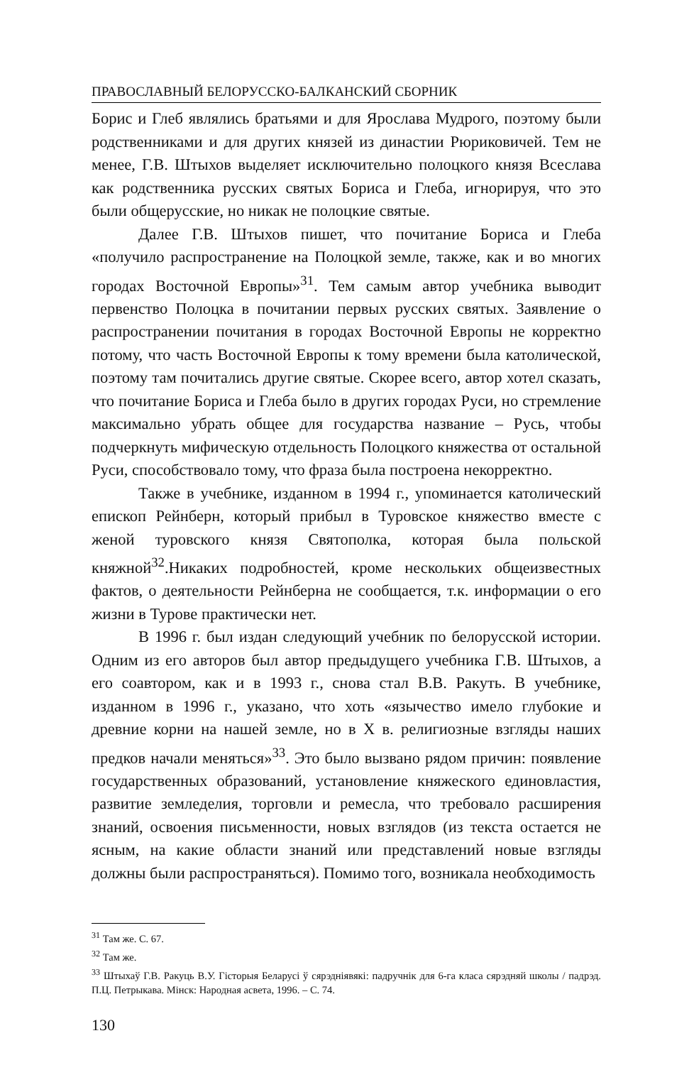ПРАВОСЛАВНЫЙ БЕЛОРУССКО-БАЛКАНСКИЙ СБОРНИК
Борис и Глеб являлись братьями и для Ярослава Мудрого, поэтому были родственниками и для других князей из династии Рюриковичей. Тем не менее, Г.В. Штыхов выделяет исключительно полоцкого князя Всеслава как родственника русских святых Бориса и Глеба, игнорируя, что это были общерусские, но никак не полоцкие святые.
Далее Г.В. Штыхов пишет, что почитание Бориса и Глеба «получило распространение на Полоцкой земле, также, как и во многих городах Восточной Европы»<sup>31</sup>. Тем самым автор учебника выводит первенство Полоцка в почитании первых русских святых. Заявление о распространении почитания в городах Восточной Европы не корректно потому, что часть Восточной Европы к тому времени была католической, поэтому там почитались другие святые. Скорее всего, автор хотел сказать, что почитание Бориса и Глеба было в других городах Руси, но стремление максимально убрать общее для государства название – Русь, чтобы подчеркнуть мифическую отдельность Полоцкого княжества от остальной Руси, способствовало тому, что фраза была построена некорректно.
Также в учебнике, изданном в 1994 г., упоминается католический епископ Рейнберн, который прибыл в Туровское княжество вместе с женой туровского князя Святополка, которая была польской княжной<sup>32</sup>.Никаких подробностей, кроме нескольких общеизвестных фактов, о деятельности Рейнберна не сообщается, т.к. информации о его жизни в Турове практически нет.
В 1996 г. был издан следующий учебник по белорусской истории. Одним из его авторов был автор предыдущего учебника Г.В. Штыхов, а его соавтором, как и в 1993 г., снова стал В.В. Ракуть. В учебнике, изданном в 1996 г., указано, что хоть «язычество имело глубокие и древние корни на нашей земле, но в X в. религиозные взгляды наших предков начали меняться»<sup>33</sup>. Это было вызвано рядом причин: появление государственных образований, установление княжеского единовластия, развитие земледелия, торговли и ремесла, что требовало расширения знаний, освоения письменности, новых взглядов (из текста остается не ясным, на какие области знаний или представлений новые взгляды должны были распространяться). Помимо того, возникала необходимость
<sup>31</sup> Там же. С. 67.
<sup>32</sup> Там же.
<sup>33</sup> Штыхаў Г.В. Ракуць В.У. Гісторыя Беларусі ў сярэдніявякі: падручнік для 6-га класа сярэдняй школы / падрэд. П.Ц. Петрыкава. Мінск: Народная асвета, 1996. – С. 74.
130